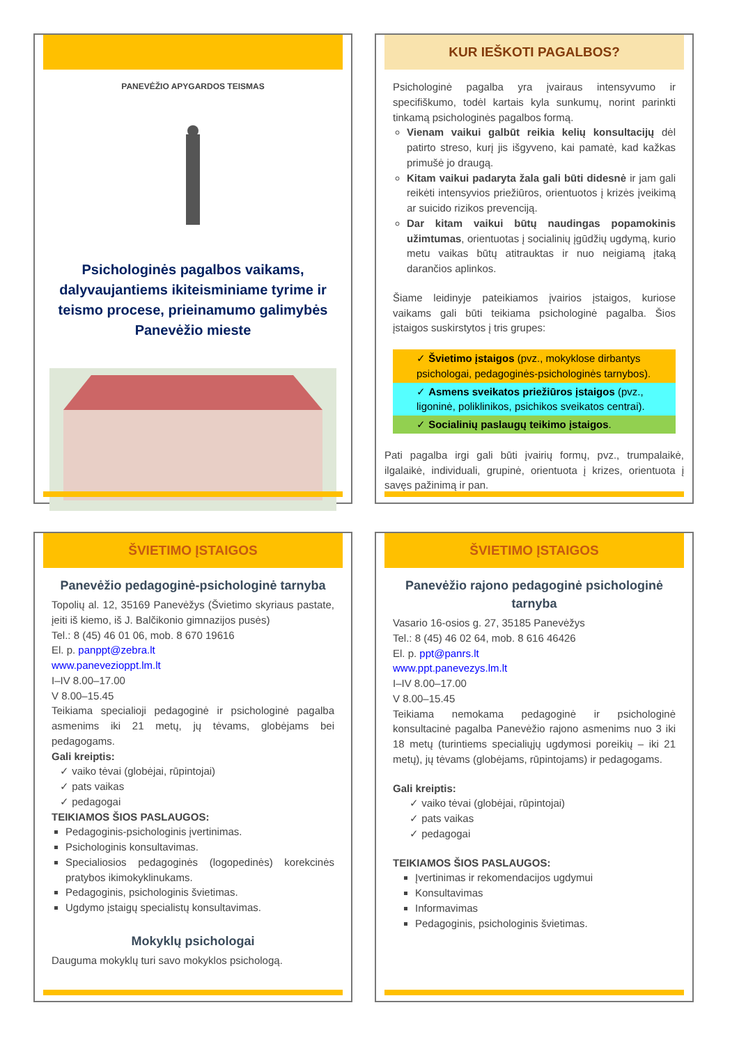PANEVĖŽIO APYGARDOS TEISMAS
Psichologinės pagalbos vaikams, dalyvaujantiems ikiteisminiame tyrime ir teismo procese, prieinamumo galimybės Panevėžio mieste
KUR IEŠKOTI PAGALBOS?
Psichologinė pagalba yra įvairaus intensyvumo ir specifiškumo, todėl kartais kyla sunkumų, norint parinkti tinkamą psichologinės pagalbos formą.
Vienam vaikui galbūt reikia kelių konsultacijų dėl patirto streso, kurį jis išgyveno, kai pamatė, kad kažkas primušė jo draugą.
Kitam vaikui padaryta žala gali būti didesnė ir jam gali reikėti intensyvios priežiūros, orientuotos į krizės įveikimą ar suicido rizikos prevenciją.
Dar kitam vaikui būtų naudingas popamokinis užimtumas, orientuotas į socialinių įgūdžių ugdymą, kurio metu vaikas būtų atitrauktas ir nuo neigiamą įtaką darančios aplinkos.
Šiame leidinyje pateikiamos įvairios įstaigos, kuriose vaikams gali būti teikiama psichologinė pagalba. Šios įstaigos suskirstytos į tris grupes:
✓ Švietimo įstaigos (pvz., mokyklose dirbantys psichologai, pedagoginės-psichologinės tarnybos).
✓ Asmens sveikatos priežiūros įstaigos (pvz., ligoninė, poliklinikos, psichikos sveikatos centrai).
✓ Socialinių paslaugų teikimo įstaigos.
Pati pagalba irgi gali būti įvairių formų, pvz., trumpalaikė, ilgalaikė, individuali, grupinė, orientuota į krizes, orientuota į savęs pažinimą ir pan.
ŠVIETIMO ĮSTAIGOS
Panevėžio pedagoginė-psichologinė tarnyba
Topolių al. 12, 35169 Panevėžys (Švietimo skyriaus pastate, įeiti iš kiemo, iš J. Balčikonio gimnazijos pusės)
Tel.: 8 (45) 46 01 06, mob. 8 670 19616
El. p. panppt@zebra.lt
www.panevezioppt.lm.lt
I–IV 8.00–17.00
V 8.00–15.45
Teikiama specialioji pedagoginė ir psichologinė pagalba asmenims iki 21 metų, jų tėvams, globėjams bei pedagogams.
Gali kreiptis:
✓ vaiko tėvai (globėjai, rūpintojai)
✓ pats vaikas
✓ pedagogai
TEIKIAMOS ŠIOS PASLAUGOS:
Pedagoginis-psichologinis įvertinimas.
Psichologinis konsultavimas.
Specialiosios pedagoginės (logopedinės) korekcinės pratybos ikimokyklinukams.
Pedagoginis, psichologinis švietimas.
Ugdymo įstaigų specialistų konsultavimas.
Mokyklų psichologai
Dauguma mokyklų turi savo mokyklos psichologą.
ŠVIETIMO ĮSTAIGOS
Panevėžio rajono pedagoginė psichologinė tarnyba
Vasario 16-osios g. 27, 35185 Panevėžys
Tel.: 8 (45) 46 02 64, mob. 8 616 46426
El. p. ppt@panrs.lt
www.ppt.panevezys.lm.lt
I–IV 8.00–17.00
V 8.00–15.45
Teikiama nemokama pedagoginė ir psichologinė konsultacinė pagalba Panevėžio rajono asmenims nuo 3 iki 18 metų (turintiems specialiųjų ugdymosi poreikių – iki 21 metų), jų tėvams (globėjams, rūpintojams) ir pedagogams.
Gali kreiptis:
✓ vaiko tėvai (globėjai, rūpintojai)
✓ pats vaikas
✓ pedagogai
TEIKIAMOS ŠIOS PASLAUGOS:
Įvertinimas ir rekomendacijos ugdymui
Konsultavimas
Informavimas
Pedagoginis, psichologinis švietimas.